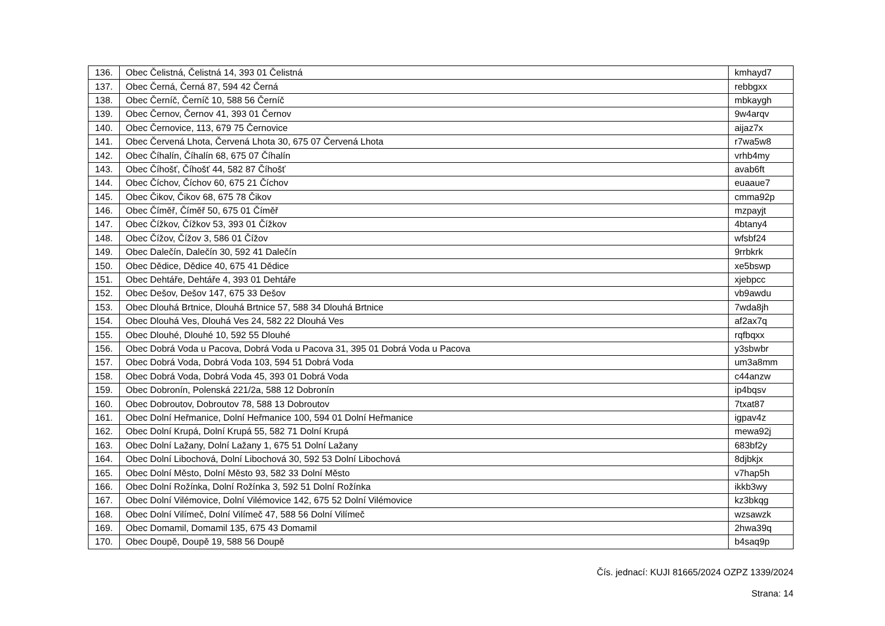| 136. | Obec Čelistná, Čelistná 14, 393 01 Čelistná | kmhayd7 |
| 137. | Obec Černá, Černá 87, 594 42 Černá | rebbgxx |
| 138. | Obec Černíč, Černíč 10, 588 56 Černíč | mbkaygh |
| 139. | Obec Černov, Černov 41, 393 01 Černov | 9w4arqv |
| 140. | Obec Černovice, 113, 679 75 Černovice | aijaz7x |
| 141. | Obec Červená Lhota, Červená Lhota 30, 675 07 Červená Lhota | r7wa5w8 |
| 142. | Obec Číhalín, Číhalín 68, 675 07 Číhalín | vrhb4my |
| 143. | Obec Číhošť, Číhošť 44, 582 87 Číhošť | avab6ft |
| 144. | Obec Číchov, Číchov 60, 675 21 Číchov | euaaue7 |
| 145. | Obec Čikov, Čikov 68, 675 78 Čikov | cmma92p |
| 146. | Obec Číměř, Číměř 50, 675 01 Číměř | mzpayjt |
| 147. | Obec Čížkov, Čížkov 53, 393 01 Čížkov | 4btany4 |
| 148. | Obec Čížov, Čížov 3, 586 01 Čížov | wfsbf24 |
| 149. | Obec Dalečín, Dalečín 30, 592 41 Dalečín | 9rrbkrk |
| 150. | Obec Dědice, Dědice 40, 675 41 Dědice | xe5bswp |
| 151. | Obec Dehtáře, Dehtáře 4, 393 01 Dehtáře | xjebpcc |
| 152. | Obec Dešov, Dešov 147, 675 33 Dešov | vb9awdu |
| 153. | Obec Dlouhá Brtnice, Dlouhá Brtnice 57, 588 34 Dlouhá Brtnice | 7wda8jh |
| 154. | Obec Dlouhá Ves, Dlouhá Ves 24, 582 22 Dlouhá Ves | af2ax7q |
| 155. | Obec Dlouhé, Dlouhé 10, 592 55 Dlouhé | rqfbqxx |
| 156. | Obec Dobrá Voda u Pacova, Dobrá Voda u Pacova 31, 395 01 Dobrá Voda u Pacova | y3sbwbr |
| 157. | Obec Dobrá Voda, Dobrá Voda 103, 594 51 Dobrá Voda | um3a8mm |
| 158. | Obec Dobrá Voda, Dobrá Voda 45, 393 01 Dobrá Voda | c44anzw |
| 159. | Obec Dobronín, Polenská 221/2a, 588 12 Dobronín | ip4bqsv |
| 160. | Obec Dobroutov, Dobroutov 78, 588 13 Dobroutov | 7txat87 |
| 161. | Obec Dolní Heřmanice, Dolní Heřmanice 100, 594 01 Dolní Heřmanice | igpav4z |
| 162. | Obec Dolní Krupá, Dolní Krupá 55, 582 71 Dolní Krupá | mewa92j |
| 163. | Obec Dolní Lažany, Dolní Lažany 1, 675 51 Dolní Lažany | 683bf2y |
| 164. | Obec Dolní Libochová, Dolní Libochová 30, 592 53 Dolní Libochová | 8djbkjx |
| 165. | Obec Dolní Město, Dolní Město 93, 582 33 Dolní Město | v7hap5h |
| 166. | Obec Dolní Rožínka, Dolní Rožínka 3, 592 51 Dolní Rožínka | ikkb3wy |
| 167. | Obec Dolní Vilémovice, Dolní Vilémovice 142, 675 52 Dolní Vilémovice | kz3bkqg |
| 168. | Obec Dolní Vilímeč, Dolní Vilímeč 47, 588 56 Dolní Vilímeč | wzsawzk |
| 169. | Obec Domamil, Domamil 135, 675 43 Domamil | 2hwa39q |
| 170. | Obec Doupě, Doupě 19, 588 56 Doupě | b4saq9p |
Čís. jednací: KUJI 81665/2024 OZPZ 1339/2024
Strana: 14